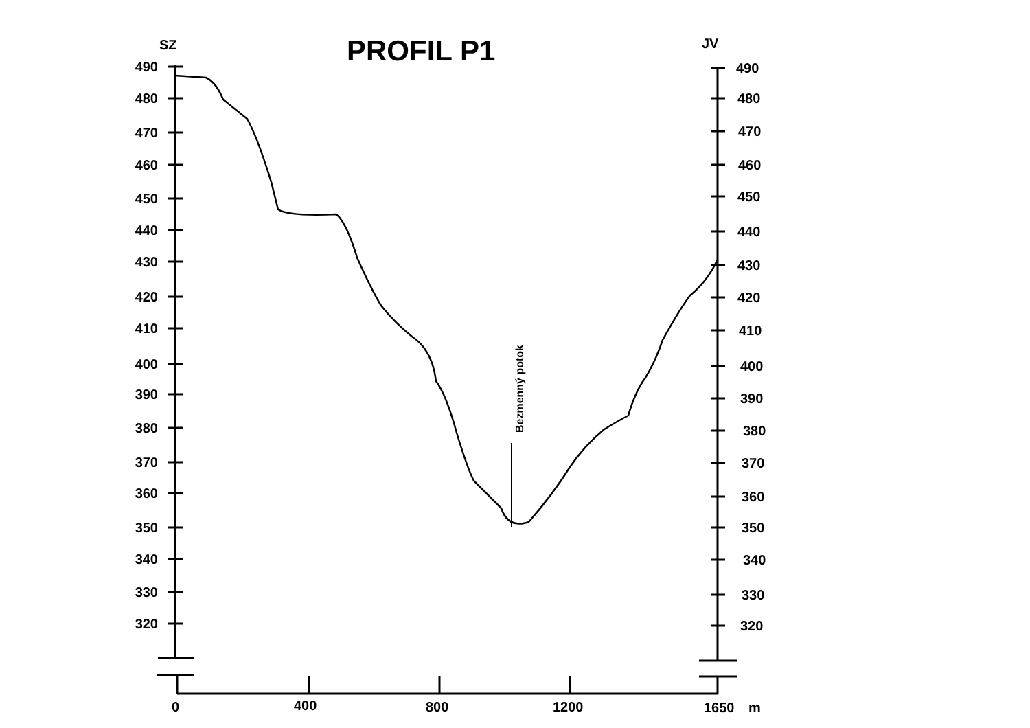PROFIL P1
SZ
JV
490
480
470
460
450
440
430
420
410
400
390
380
370
360
350
340
330
320
490
480
470
460
450
440
430
420
410
400
390
380
370
360
350
340
330
320
0
400
800
1200
1650
m
Bezmenný potok